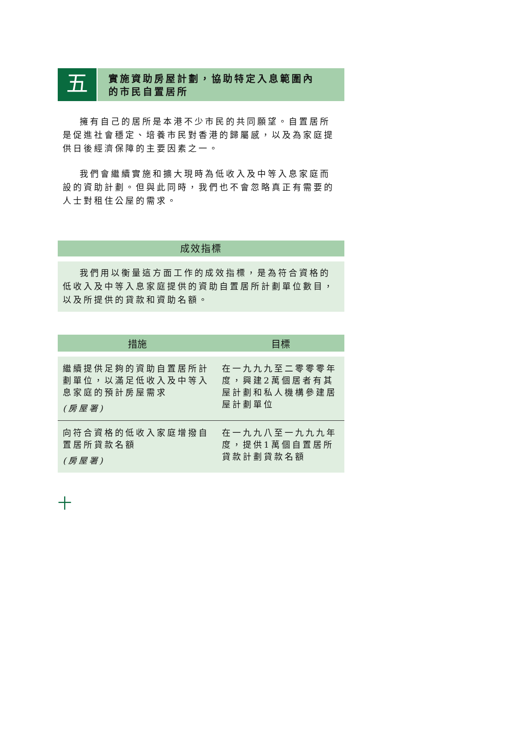五
實施資助房屋計劃，協助特定入息範圍內
的市民自置居所
擁有自己的居所是本港不少市民的共同願望。自置居所是促進社會穩定、培養市民對香港的歸屬感，以及為家庭提供日後經濟保障的主要因素之一。
我們會繼續實施和擴大現時為低收入及中等入息家庭而設的資助計劃。但與此同時，我們也不會忽略真正有需要的人士對租住公屋的需求。
成效指標
我們用以衡量這方面工作的成效指標，是為符合資格的低收入及中等入息家庭提供的資助自置居所計劃單位數目，以及所提供的貸款和資助名額。
| 措施 | 目標 |
| --- | --- |
| 繼續提供足夠的資助自置居所計劃單位，以滿足低收入及中等入息家庭的預計房屋需求 (房屋署) | 在一九九九至二零零零年度，興建2萬個居者有其屋計劃和私人機構參建居屋計劃單位 |
| 向符合資格的低收入家庭增撥自置居所貸款名額 (房屋署) | 在一九九八至一九九九年度，提供1萬個自置居所貸款計劃貸款名額 |
十